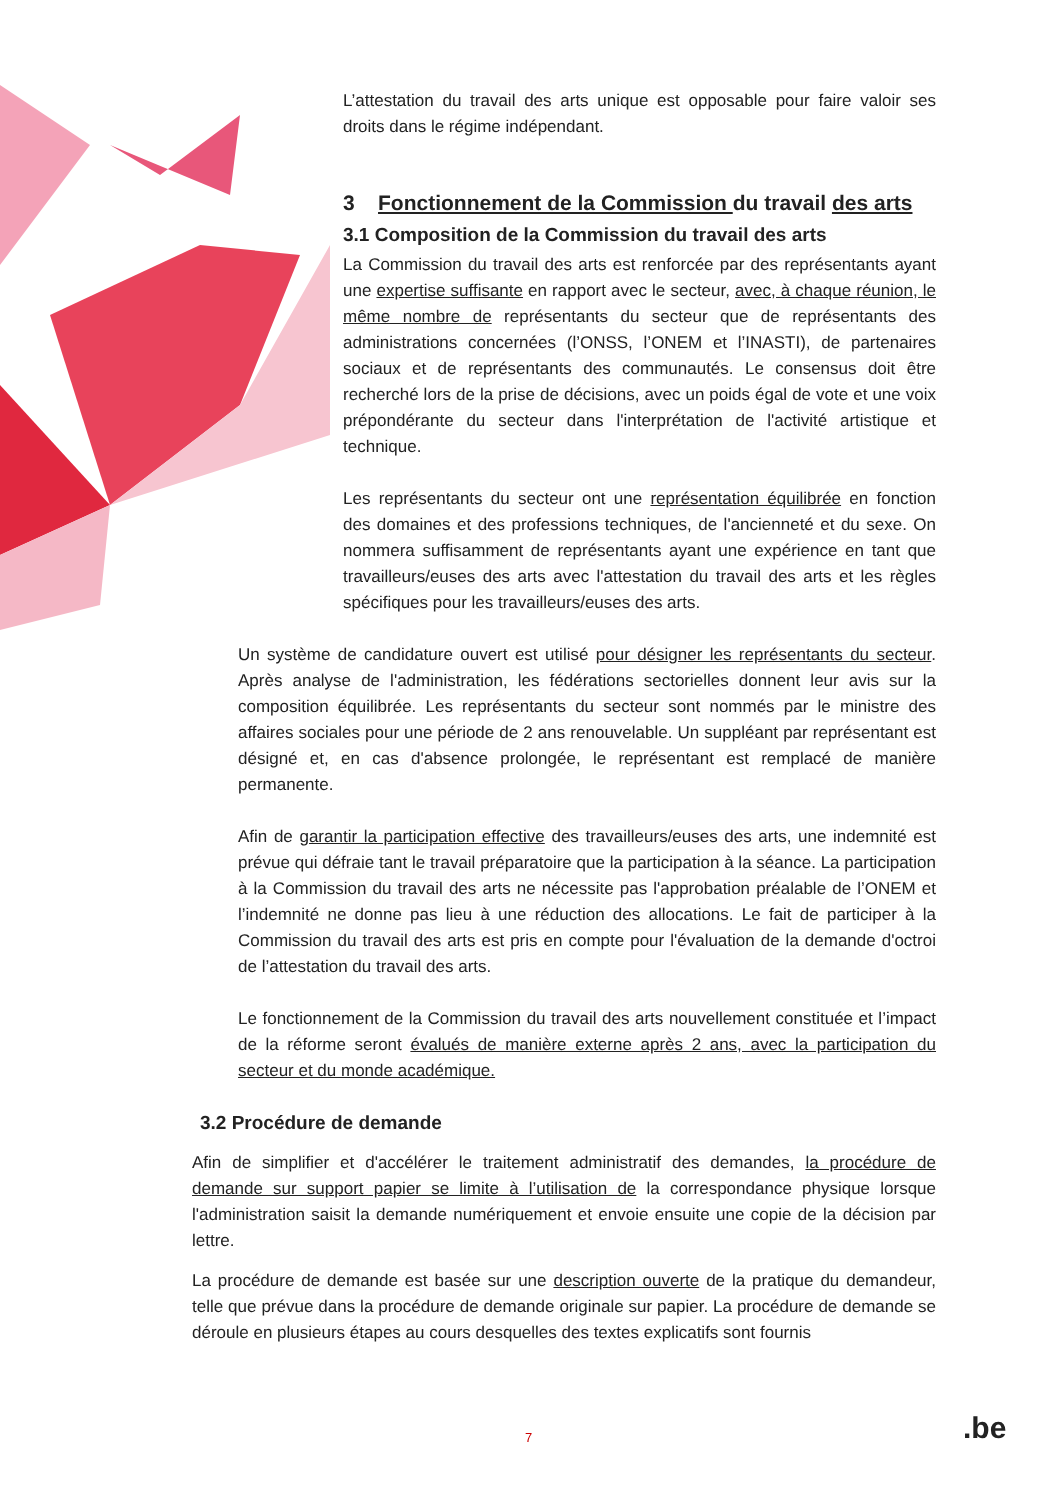L’attestation du travail des arts unique est opposable pour faire valoir ses droits dans le régime indépendant.
3 Fonctionnement de la Commission du travail des arts
3.1 Composition de la Commission du travail des arts
La Commission du travail des arts est renforcée par des représentants ayant une expertise suffisante en rapport avec le secteur, avec, à chaque réunion, le même nombre de représentants du secteur que de représentants des administrations concernées (l’ONSS, l’ONEM et l’INASTI), de partenaires sociaux et de représentants des communautés. Le consensus doit être recherché lors de la prise de décisions, avec un poids égal de vote et une voix prépondérante du secteur dans l'interprétation de l'activité artistique et technique.
Les représentants du secteur ont une représentation équilibrée en fonction des domaines et des professions techniques, de l'ancienneté et du sexe. On nommera suffisamment de représentants ayant une expérience en tant que travailleurs/euses des arts avec l'attestation du travail des arts et les règles spécifiques pour les travailleurs/euses des arts.
Un système de candidature ouvert est utilisé pour désigner les représentants du secteur. Après analyse de l'administration, les fédérations sectorielles donnent leur avis sur la composition équilibrée. Les représentants du secteur sont nommés par le ministre des affaires sociales pour une période de 2 ans renouvelable. Un suppléant par représentant est désigné et, en cas d'absence prolongée, le représentant est remplacé de manière permanente.
Afin de garantir la participation effective des travailleurs/euses des arts, une indemnité est prévue qui défraie tant le travail préparatoire que la participation à la séance. La participation à la Commission du travail des arts ne nécessite pas l'approbation préalable de l’ONEM et l’indemnité ne donne pas lieu à une réduction des allocations. Le fait de participer à la Commission du travail des arts est pris en compte pour l'évaluation de la demande d'octroi de l’attestation du travail des arts.
Le fonctionnement de la Commission du travail des arts nouvellement constituée et l’impact de la réforme seront évalués de manière externe après 2 ans, avec la participation du secteur et du monde académique.
3.2 Procédure de demande
Afin de simplifier et d'accélérer le traitement administratif des demandes, la procédure de demande sur support papier se limite à l’utilisation de la correspondance physique lorsque l'administration saisit la demande numériquement et envoie ensuite une copie de la décision par lettre.
La procédure de demande est basée sur une description ouverte de la pratique du demandeur, telle que prévue dans la procédure de demande originale sur papier. La procédure de demande se déroule en plusieurs étapes au cours desquelles des textes explicatifs sont fournis
7 .be